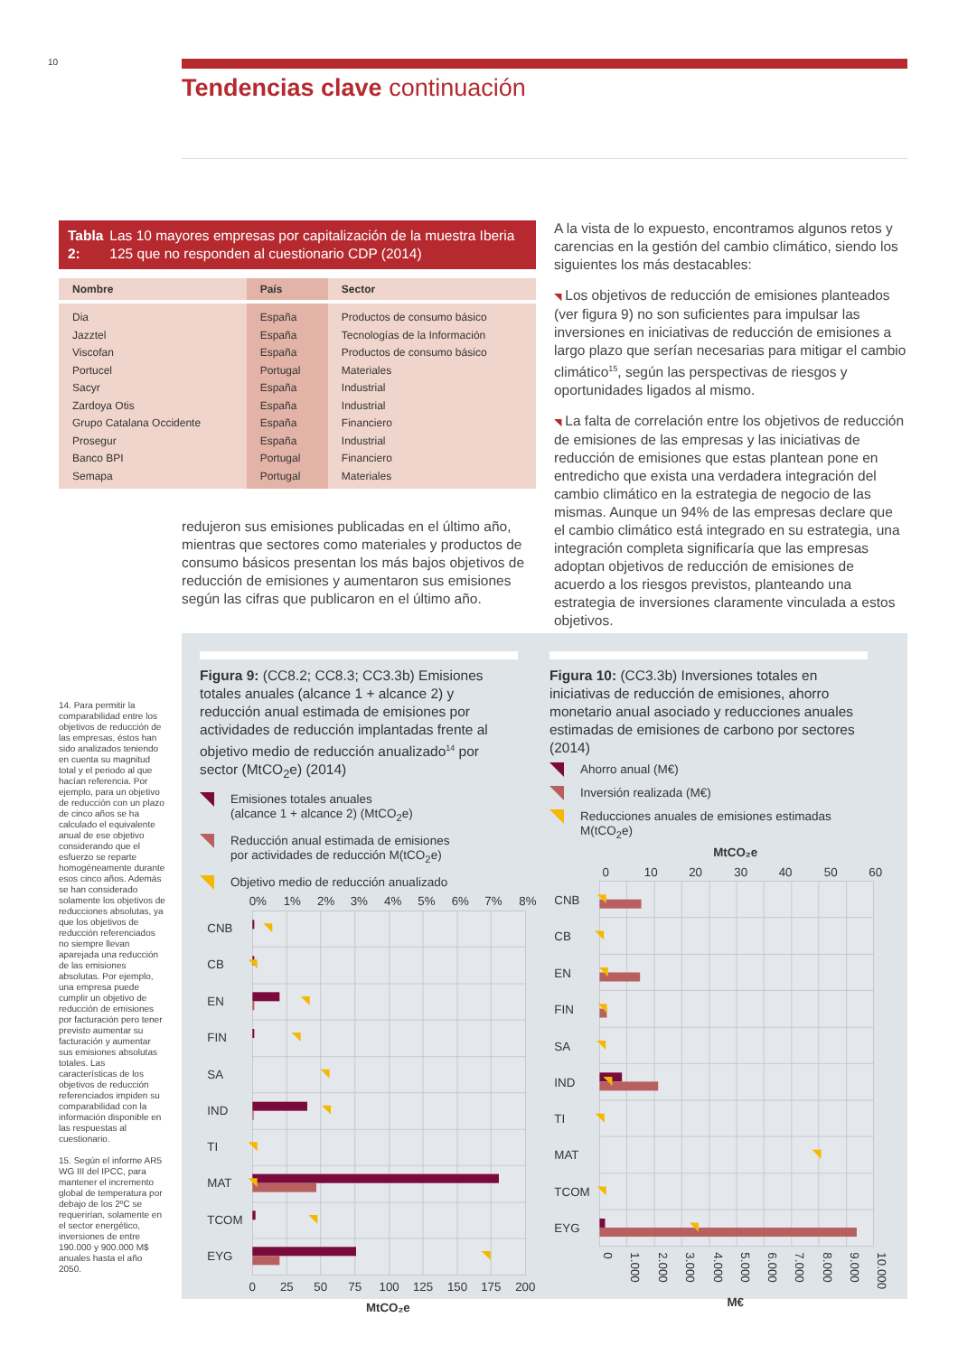10
Tendencias clave continuación
Tabla 2: Las 10 mayores empresas por capitalización de la muestra Iberia 125 que no responden al cuestionario CDP (2014)
| Nombre | País | Sector |
| --- | --- | --- |
| Dia | España | Productos de consumo básico |
| Jazztel | España | Tecnologías de la Información |
| Viscofan | España | Productos de consumo básico |
| Portucel | Portugal | Materiales |
| Sacyr | España | Industrial |
| Zardoya Otis | España | Industrial |
| Grupo Catalana Occidente | España | Financiero |
| Prosegur | España | Industrial |
| Banco BPI | Portugal | Financiero |
| Semapa | Portugal | Materiales |
redujeron sus emisiones publicadas en el último año, mientras que sectores como materiales y productos de consumo básicos presentan los más bajos objetivos de reducción de emisiones y aumentaron sus emisiones según las cifras que publicaron en el último año.
A la vista de lo expuesto, encontramos algunos retos y carencias en la gestión del cambio climático, siendo los siguientes los más destacables:
◥ Los objetivos de reducción de emisiones planteados (ver figura 9) no son suficientes para impulsar las inversiones en iniciativas de reducción de emisiones a largo plazo que serían necesarias para mitigar el cambio climático<sup>15</sup>, según las perspectivas de riesgos y oportunidades ligados al mismo.
◥ La falta de correlación entre los objetivos de reducción de emisiones de las empresas y las iniciativas de reducción de emisiones que estas plantean pone en entredicho que exista una verdadera integración del cambio climático en la estrategia de negocio de las mismas. Aunque un 94% de las empresas declare que el cambio climático está integrado en su estrategia, una integración completa significaría que las empresas adoptan objetivos de reducción de emisiones de acuerdo a los riesgos previstos, planteando una estrategia de inversiones claramente vinculada a estos objetivos.
14. Para permitir la comparabilidad entre los objetivos de reducción de las empresas, éstos han sido analizados teniendo en cuenta su magnitud total y el periodo al que hacían referencia. Por ejemplo, para un objetivo de reducción con un plazo de cinco años se ha calculado el equivalente anual de ese objetivo considerando que el esfuerzo se reparte homogéneamente durante esos cinco años. Además se han considerado solamente los objetivos de reducciones absolutas, ya que los objetivos de reducción referenciados no siempre llevan aparejada una reducción de las emisiones absolutas. Por ejemplo, una empresa puede cumplir un objetivo de reducción de emisiones por facturación pero tener previsto aumentar su facturación y aumentar sus emisiones absolutas totales. Las características de los objetivos de reducción referenciados impiden su comparabilidad con la información disponible en las respuestas al cuestionario.
15. Según el informe AR5 WG III del IPCC, para mantener el incremento global de temperatura por debajo de los 2ºC se requerirían, solamente en el sector energético, inversiones de entre 190.000 y 900.000 M$ anuales hasta el año 2050.
Figura 9: (CC8.2; CC8.3; CC3.3b) Emisiones totales anuales (alcance 1 + alcance 2) y reducción anual estimada de emisiones por actividades de reducción implantadas frente al objetivo medio de reducción anualizado<sup>14</sup> por sector (MtCO<sub>2</sub>e) (2014)
Emisiones totales anuales
(alcance 1 + alcance 2) (MtCO<sub>2</sub>e)
Reducción anual estimada de emisiones
por actividades de reducción M(tCO<sub>2</sub>e)
Objetivo medio de reducción anualizado
0%
1%
2%
3%
4%
5%
6%
7%
8%
CNB
CB
EN
FIN
SA
IND
TI
MAT
TCOM
EYG
0
25
50
75
100
125
150
175
200
MtCO₂e
Figura 10: (CC3.3b) Inversiones totales en iniciativas de reducción de emisiones, ahorro monetario anual asociado y reducciones anuales estimadas de emisiones de carbono por sectores (2014)
Ahorro anual (M€)
Inversión realizada (M€)
Reducciones anuales de emisiones estimadas
M(tCO<sub>2</sub>e)
MtCO₂e
0
10
20
30
40
50
60
CNB
CB
EN
FIN
SA
IND
TI
MAT
TCOM
EYG
0
1.000
2.000
3.000
4.000
5.000
6.000
7.000
8.000
9.000
10.000
M€